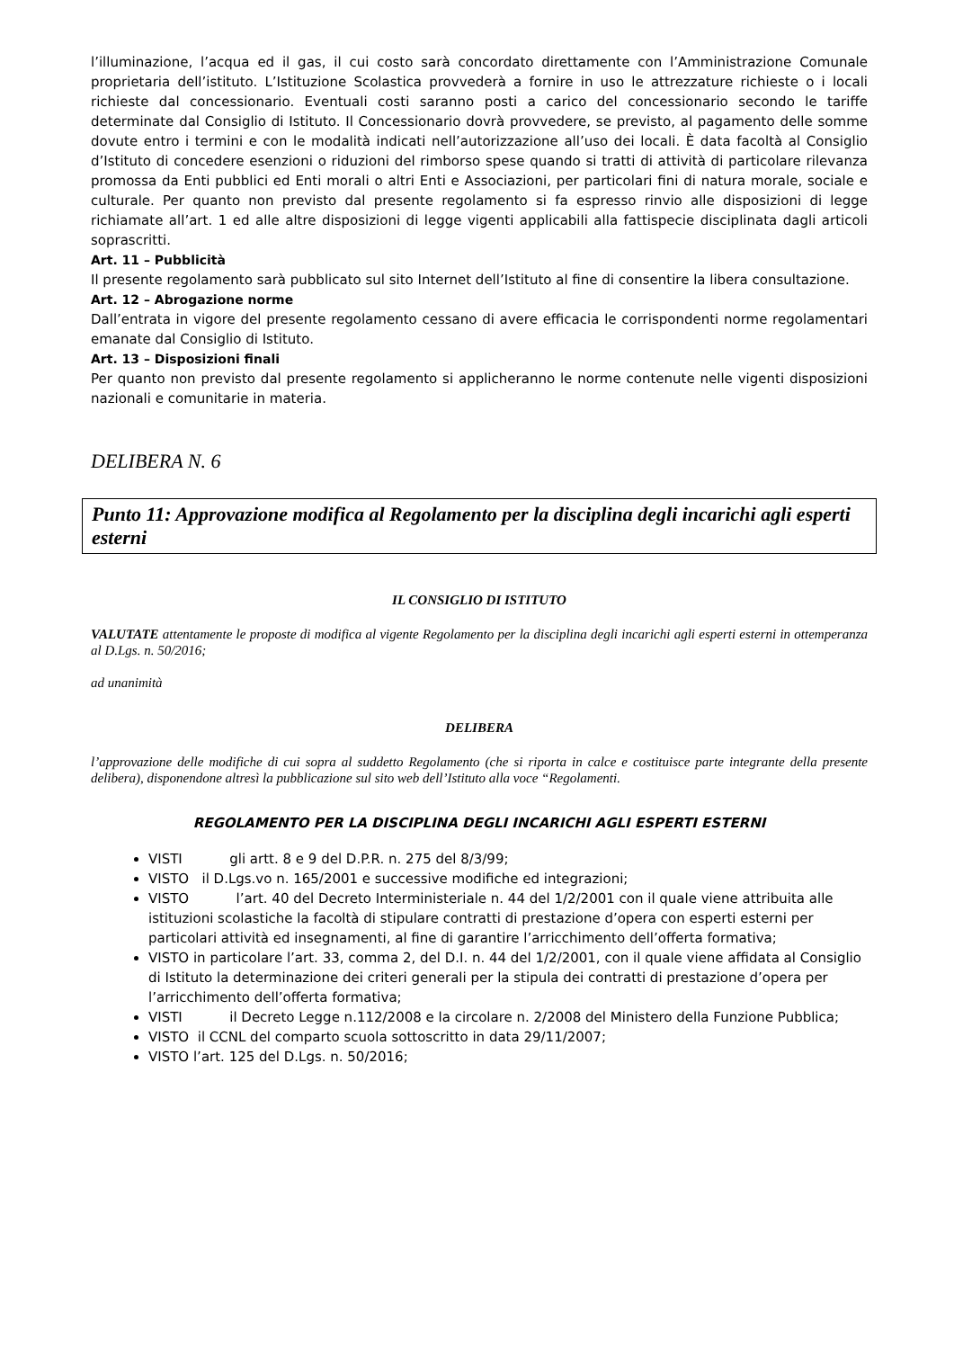l’illuminazione, l’acqua ed il gas, il cui costo sarà concordato direttamente con l’Amministrazione Comunale proprietaria dell’istituto. L’Istituzione Scolastica provvederà a fornire in uso le attrezzature richieste o i locali richieste dal concessionario. Eventuali costi saranno posti a carico del concessionario secondo le tariffe determinate dal Consiglio di Istituto. Il Concessionario dovrà provvedere, se previsto, al pagamento delle somme dovute entro i termini e con le modalità indicati nell’autorizzazione all’uso dei locali. È data facoltà al Consiglio d’Istituto di concedere esenzioni o riduzioni del rimborso spese quando si tratti di attività di particolare rilevanza promossa da Enti pubblici ed Enti morali o altri Enti e Associazioni, per particolari fini di natura morale, sociale e culturale. Per quanto non previsto dal presente regolamento si fa espresso rinvio alle disposizioni di legge richiamate all’art. 1 ed alle altre disposizioni di legge vigenti applicabili alla fattispecie disciplinata dagli articoli soprascritti.
Art. 11 – Pubblicità
Il presente regolamento sarà pubblicato sul sito Internet dell’Istituto al fine di consentire la libera consultazione.
Art. 12 – Abrogazione norme
Dall’entrata in vigore del presente regolamento cessano di avere efficacia le corrispondenti norme regolamentari emanate dal Consiglio di Istituto.
Art. 13 – Disposizioni finali
Per quanto non previsto dal presente regolamento si applicheranno le norme contenute nelle vigenti disposizioni nazionali e comunitarie in materia.
DELIBERA N. 6
Punto 11: Approvazione modifica al Regolamento per la disciplina degli incarichi agli esperti esterni
IL CONSIGLIO DI ISTITUTO
VALUTATE attentamente le proposte di modifica al vigente Regolamento per la disciplina degli incarichi agli esperti esterni in ottemperanza al D.Lgs. n. 50/2016;
ad unanimità
DELIBERA
l’approvazione delle modifiche di cui sopra al suddetto Regolamento (che si riporta in calce e costituisce parte integrante della presente delibera), disponendone altresì la pubblicazione sul sito web dell’Istituto alla voce “Regolamenti.
REGOLAMENTO PER LA DISCIPLINA DEGLI INCARICHI AGLI ESPERTI ESTERNI
VISTI gli artt. 8 e 9 del D.P.R. n. 275 del 8/3/99;
VISTO il D.Lgs.vo n. 165/2001 e successive modifiche ed integrazioni;
VISTO l’art. 40 del Decreto Interministeriale n. 44 del 1/2/2001 con il quale viene attribuita alle istituzioni scolastiche la facoltà di stipulare contratti di prestazione d’opera con esperti esterni per particolari attività ed insegnamenti, al fine di garantire l’arricchimento dell’offerta formativa;
VISTO in particolare l’art. 33, comma 2, del D.I. n. 44 del 1/2/2001, con il quale viene affidata al Consiglio di Istituto la determinazione dei criteri generali per la stipula dei contratti di prestazione d’opera per l’arricchimento dell’offerta formativa;
VISTI il Decreto Legge n.112/2008 e la circolare n. 2/2008 del Ministero della Funzione Pubblica;
VISTO il CCNL del comparto scuola sottoscritto in data 29/11/2007;
VISTO l’art. 125 del D.Lgs. n. 50/2016;